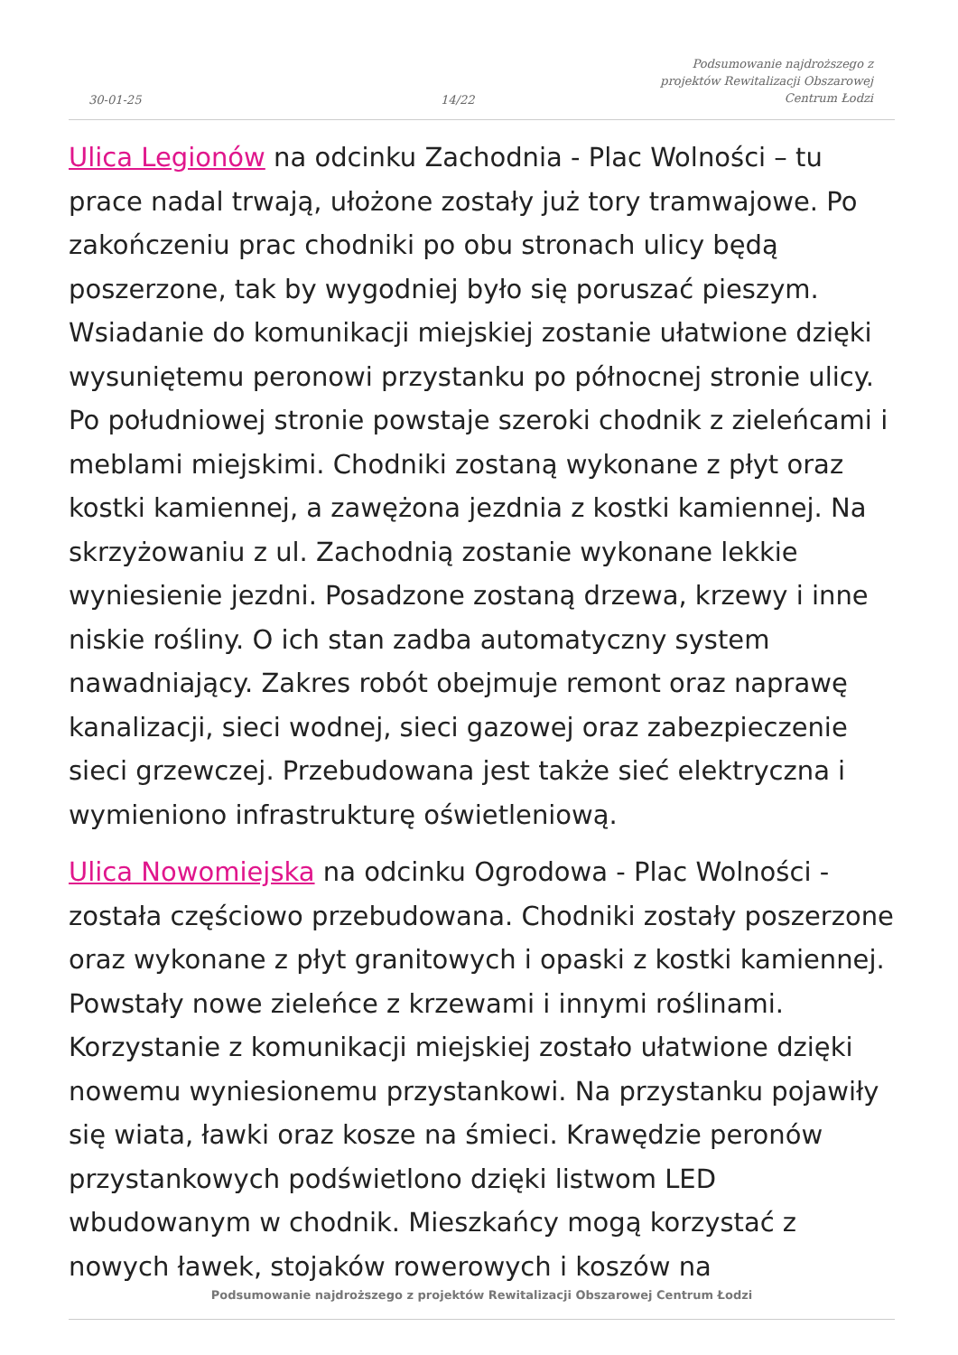30-01-25
14/22
Podsumowanie najdroższego z
projektów Rewitalizacji Obszarowej
Centrum Łodzi
Ulica Legionów na odcinku Zachodnia - Plac Wolności – tu prace nadal trwają, ułożone zostały już tory tramwajowe. Po zakończeniu prac chodniki po obu stronach ulicy będą poszerzone, tak by wygodniej było się poruszać pieszym. Wsiadanie do komunikacji miejskiej zostanie ułatwione dzięki wysuniętemu peronowi przystanku po północnej stronie ulicy. Po południowej stronie powstaje szeroki chodnik z zieleńcami i meblami miejskimi. Chodniki zostaną wykonane z płyt oraz kostki kamiennej, a zawężona jezdnia z kostki kamiennej. Na skrzyżowaniu z ul. Zachodnią zostanie wykonane lekkie wyniesienie jezdni. Posadzone zostaną drzewa, krzewy i inne niskie rośliny. O ich stan zadba automatyczny system nawadniający. Zakres robót obejmuje remont oraz naprawę kanalizacji, sieci wodnej, sieci gazowej oraz zabezpieczenie sieci grzewczej. Przebudowana jest także sieć elektryczna i wymieniono infrastrukturę oświetleniową.
Ulica Nowomiejska na odcinku Ogrodowa - Plac Wolności - została częściowo przebudowana. Chodniki zostały poszerzone oraz wykonane z płyt granitowych i opaski z kostki kamiennej. Powstały nowe zieleńce z krzewami i innymi roślinami. Korzystanie z komunikacji miejskiej zostało ułatwione dzięki nowemu wyniesionemu przystankowi. Na przystanku pojawiły się wiata, ławki oraz kosze na śmieci. Krawędzie peronów przystankowych podświetlono dzięki listwom LED wbudowanym w chodnik. Mieszkańcy mogą korzystać z nowych ławek, stojaków rowerowych i koszów na
Podsumowanie najdroższego z projektów Rewitalizacji Obszarowej Centrum Łodzi